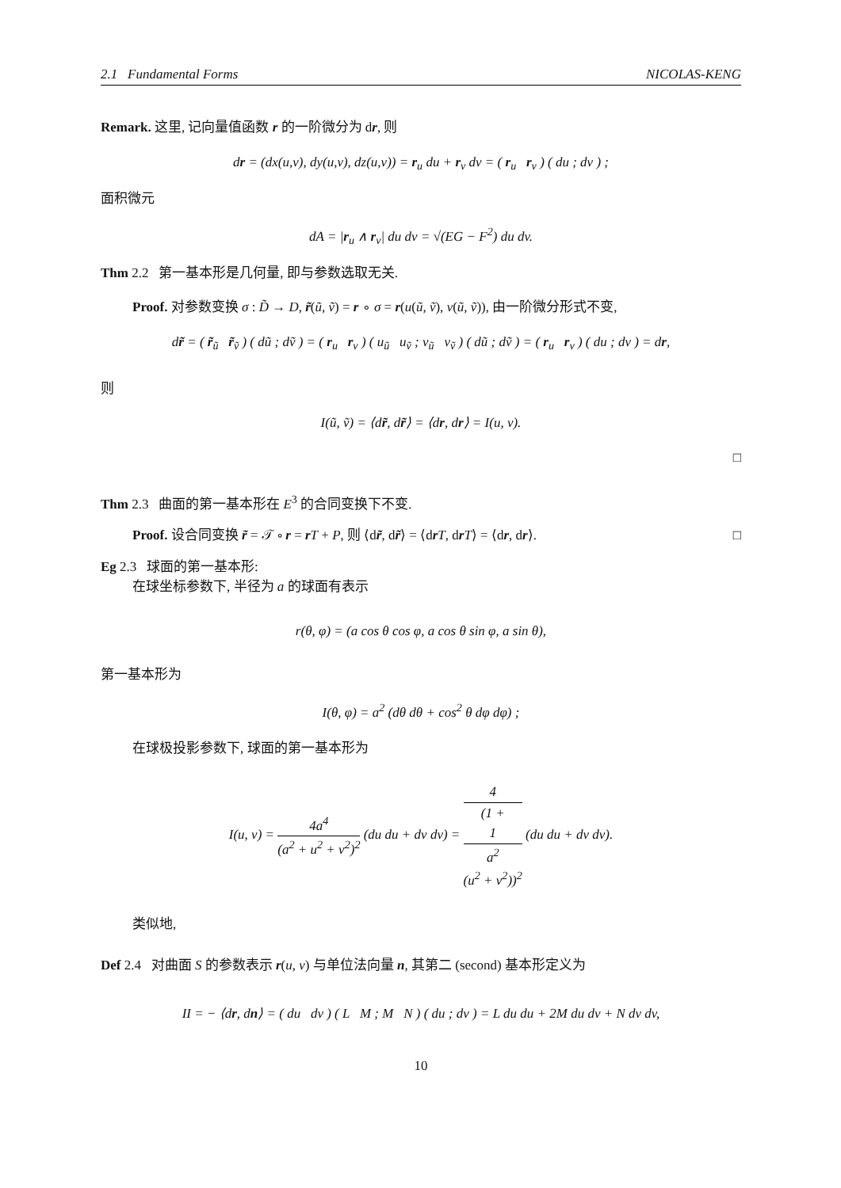2.1 Fundamental Forms NICOLAS-KENG
Remark. 这里, 记向量值函数 r 的一阶微分为 dr, 则
dr = (dx(u,v), dy(u,v), dz(u,v)) = r<sub>u</sub> du + r<sub>v</sub> dv = ( r<sub>u</sub> r<sub>v</sub> ) ( du ; dv ) ;
面积微元
dA = |r<sub>u</sub> ∧ r<sub>v</sub>| du dv = √(EG − F<sup>2</sup>) du dv.
Thm 2.2 第一基本形是几何量, 即与参数选取无关.
Proof. 对参数变换 σ : D̃ → D, r̃(ũ, ṽ) = r ∘ σ = r(u(ũ, ṽ), v(ũ, ṽ)), 由一阶微分形式不变,
dr̃ = ( r̃<sub>ũ</sub> r̃<sub>ṽ</sub> ) ( dũ ; dṽ ) = ( r<sub>u</sub> r<sub>v</sub> ) ( u<sub>ũ</sub> u<sub>ṽ</sub> ; v<sub>ũ</sub> v<sub>ṽ</sub> ) ( dũ ; dṽ ) = ( r<sub>u</sub> r<sub>v</sub> ) ( du ; dv ) = dr,
则
I(ũ, ṽ) = ⟨dr̃, dr̃⟩ = ⟨dr, dr⟩ = I(u, v).
□
Thm 2.3 曲面的第一基本形在 E<sup>3</sup> 的合同变换下不变.
Proof. 设合同变换 r̃ = 𝒯 ∘ r = rT + P, 则 ⟨dr̃, dr̃⟩ = ⟨drT, drT⟩ = ⟨dr, dr⟩. □
Eg 2.3 球面的第一基本形:
在球坐标参数下, 半径为 a 的球面有表示
r(θ, φ) = (a cos θ cos φ, a cos θ sin φ, a sin θ),
第一基本形为
I(θ, φ) = a<sup>2</sup> (dθ dθ + cos<sup>2</sup> θ dφ dφ) ;
在球极投影参数下, 球面的第一基本形为
I(u, v) = 4a<sup>4</sup> (a<sup>2</sup> + u<sup>2</sup> + v<sup>2</sup>)<sup>2</sup> (du du + dv dv) = 4 (1 +
1
a<sup>2</sup>
(u<sup>2</sup> + v<sup>2</sup>))<sup>2</sup> (du du + dv dv).
类似地,
Def 2.4 对曲面 S 的参数表示 r(u, v) 与单位法向量 n, 其第二 (second) 基本形定义为
II = − ⟨dr, dn⟩ = ( du dv ) ( L M ; M N ) ( du ; dv ) = L du du + 2M du dv + N dv dv,
10